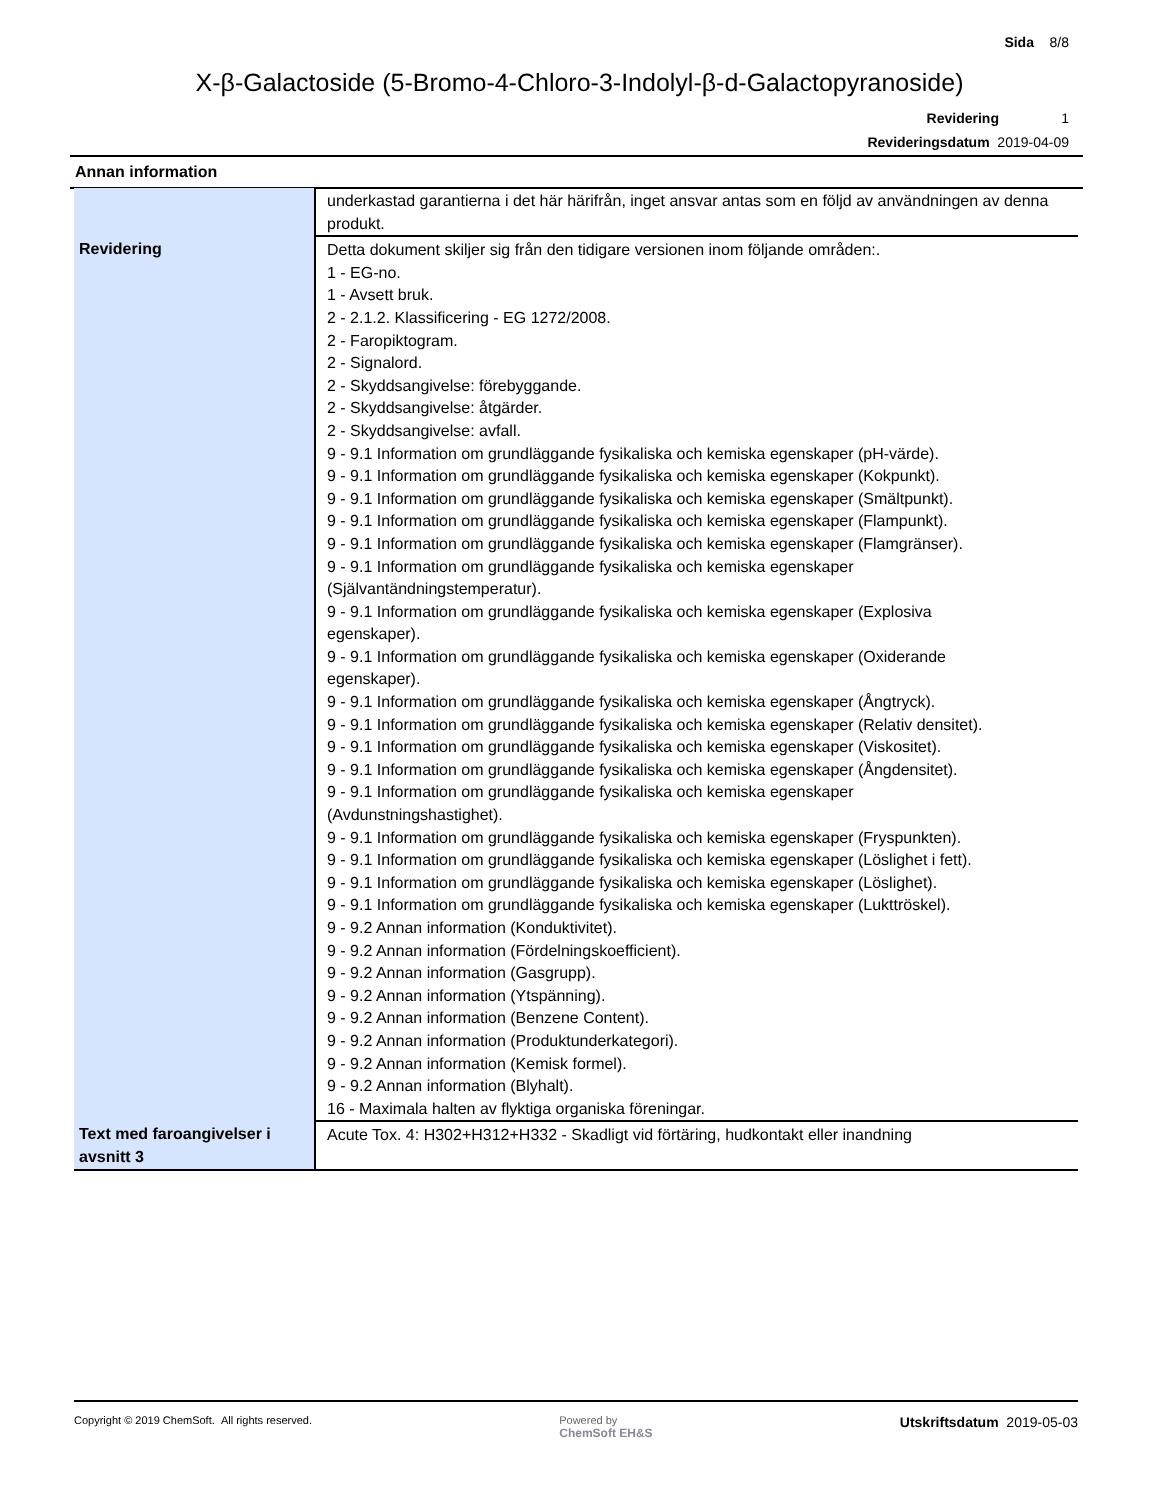Sida 8/8
X-β-Galactoside (5-Bromo-4-Chloro-3-Indolyl-β-d-Galactopyranoside)
Revidering 1
Revideringsdatum 2019-04-09
Annan information
| | underkastad garantierna i det här härifrån, inget ansvar antas som en följd av användningen av denna produkt. |
| Revidering | Detta dokument skiljer sig från den tidigare versionen inom följande områden:. 1 - EG-no. 1 - Avsett bruk. 2 - 2.1.2. Klassificering - EG 1272/2008. 2 - Faropiktogram. 2 - Signalord. 2 - Skyddsangivelse: förebyggande. 2 - Skyddsangivelse: åtgärder. 2 - Skyddsangivelse: avfall. 9 - 9.1 Information om grundläggande fysikaliska och kemiska egenskaper (pH-värde). 9 - 9.1 Information om grundläggande fysikaliska och kemiska egenskaper (Kokpunkt). 9 - 9.1 Information om grundläggande fysikaliska och kemiska egenskaper (Smältpunkt). 9 - 9.1 Information om grundläggande fysikaliska och kemiska egenskaper (Flampunkt). 9 - 9.1 Information om grundläggande fysikaliska och kemiska egenskaper (Flamgränser). 9 - 9.1 Information om grundläggande fysikaliska och kemiska egenskaper (Självantändningstemperatur). 9 - 9.1 Information om grundläggande fysikaliska och kemiska egenskaper (Explosiva egenskaper). 9 - 9.1 Information om grundläggande fysikaliska och kemiska egenskaper (Oxiderande egenskaper). 9 - 9.1 Information om grundläggande fysikaliska och kemiska egenskaper (Ångtryck). 9 - 9.1 Information om grundläggande fysikaliska och kemiska egenskaper (Relativ densitet). 9 - 9.1 Information om grundläggande fysikaliska och kemiska egenskaper (Viskositet). 9 - 9.1 Information om grundläggande fysikaliska och kemiska egenskaper (Ångdensitet). 9 - 9.1 Information om grundläggande fysikaliska och kemiska egenskaper (Avdunstningshastighet). 9 - 9.1 Information om grundläggande fysikaliska och kemiska egenskaper (Fryspunkten). 9 - 9.1 Information om grundläggande fysikaliska och kemiska egenskaper (Löslighet i fett). 9 - 9.1 Information om grundläggande fysikaliska och kemiska egenskaper (Löslighet). 9 - 9.1 Information om grundläggande fysikaliska och kemiska egenskaper (Lukttröskel). 9 - 9.2 Annan information (Konduktivitet). 9 - 9.2 Annan information (Fördelningskoefficient). 9 - 9.2 Annan information (Gasgrupp). 9 - 9.2 Annan information (Ytspänning). 9 - 9.2 Annan information (Benzene Content). 9 - 9.2 Annan information (Produktunderkategori). 9 - 9.2 Annan information (Kemisk formel). 9 - 9.2 Annan information (Blyhalt). 16 - Maximala halten av flyktiga organiska föreningar. |
| Text med faroangivelser i avsnitt 3 | Acute Tox. 4: H302+H312+H332 - Skadligt vid förtäring, hudkontakt eller inandning |
Copyright © 2019 ChemSoft. All rights reserved.
Powered by
ChemSoft EH&S
Utskriftsdatum 2019-05-03